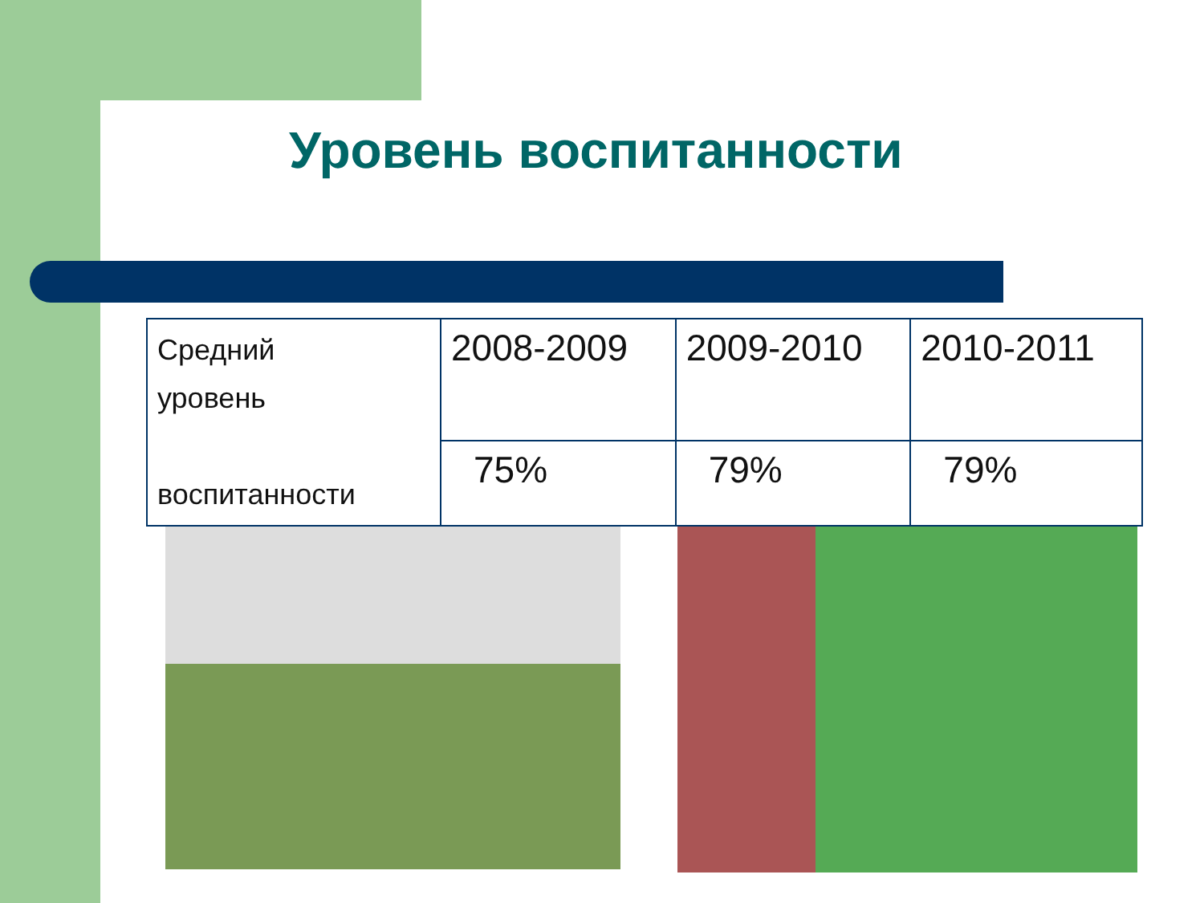Уровень воспитанности
| Средний уровень воспитанности | 2008-2009 | 2009-2010 | 2010-2011 |
| | 75% | 79% | 79% |